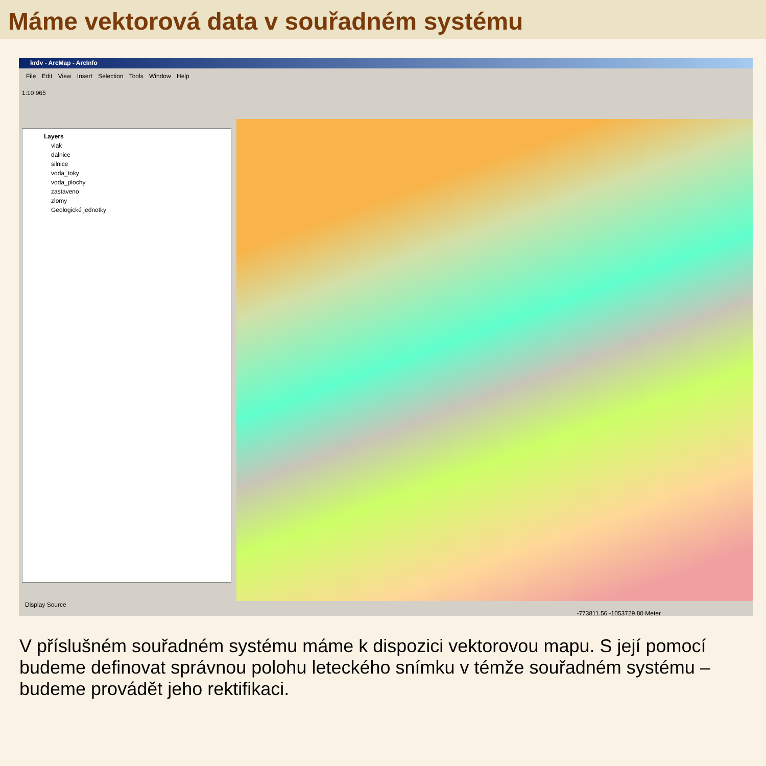Máme vektorová data v souřadném systému
krdv - ArcMap - ArcInfo
File Edit View Insert Selection Tools Window Help
1:10 965
Layers
vlak
dalnice
silnice
voda_toky
voda_plochy
zastaveno
zlomy
Geologické jednotky
Display Source
-773811.56 -1053729.80 Meter
V příslušném souřadném systému máme k dispozici vektorovou mapu. S její pomocí budeme definovat správnou polohu leteckého snímku v témže souřadném systému – budeme provádět jeho rektifikaci.